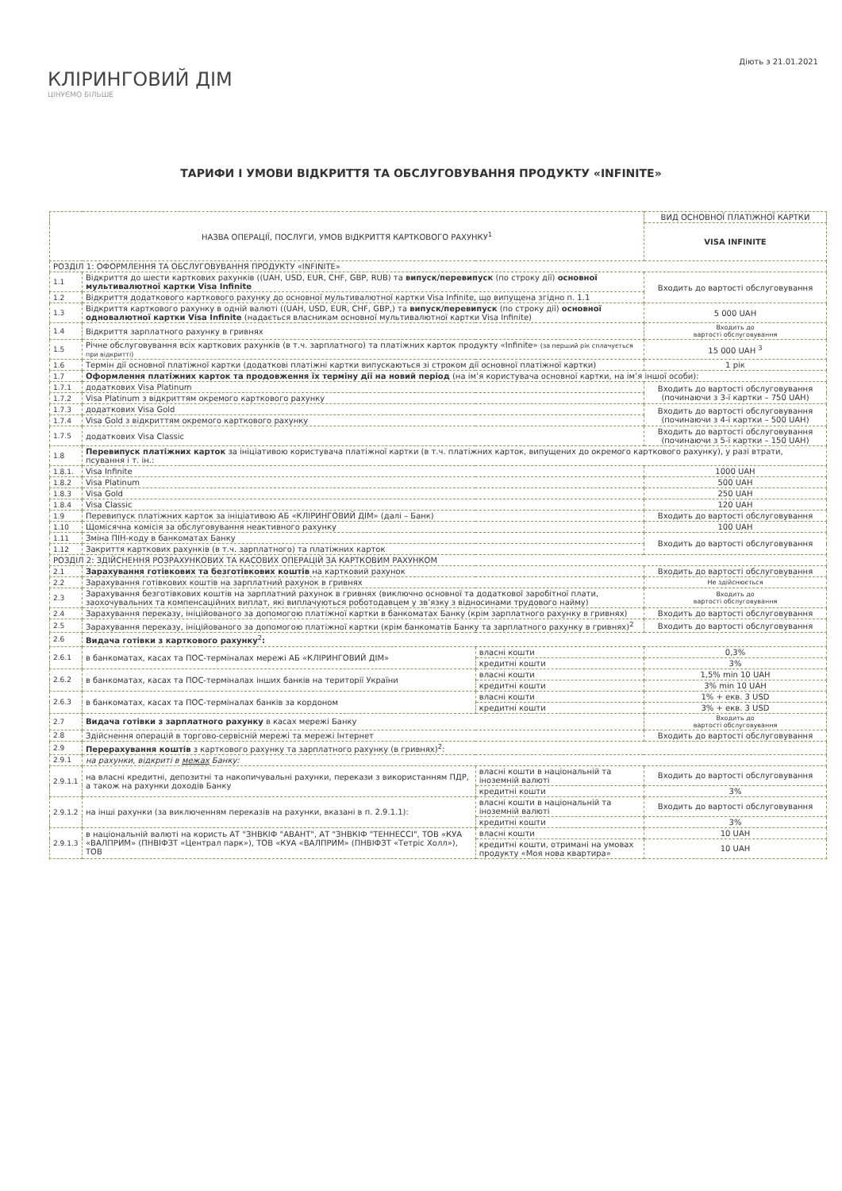КЛІРИНГОВИЙ ДІМ
ЦІНУЄМО БІЛЬШЕ
Діють з 21.01.2021
ТАРИФИ І УМОВИ ВІДКРИТТЯ ТА ОБСЛУГОВУВАННЯ ПРОДУКТУ «INFINITE»
| НАЗВА ОПЕРАЦІЇ, ПОСЛУГИ, УМОВ ВІДКРИТТЯ КАРТКОВОГО РАХУНКУ<sup>1</sup> | | | ВИД ОСНОВНОЇ ПЛАТІЖНОЇ КАРТКИ |
| --- | --- | --- | --- |
| | | | VISA INFINITE |
| РОЗДІЛ 1: ОФОРМЛЕННЯ ТА ОБСЛУГОВУВАННЯ ПРОДУКТУ «INFINITE» | | | |
| 1.1 | Відкриття до шести карткових рахунків ((UAH, USD, EUR, CHF, GBP, RUB) та випуск/перевипуск (по строку дії) основної мультивалютної картки Visa Infinite | | Входить до вартості обслуговування |
| 1.2 | Відкриття додаткового карткового рахунку до основної мультивалютної картки Visa Infinite, що випущена згідно п. 1.1 | | |
| 1.3 | Відкриття карткового рахунку в одній валюті ((UAH, USD, EUR, CHF, GBP,) та випуск/перевипуск (по строку дії) основної одновалютної картки Visa Infinite (надається власникам основної мультивалютної картки Visa Infinite) | | 5 000 UAH |
| 1.4 | Відкриття зарплатного рахунку в гривнях | | Входить до вартості обслуговування |
| 1.5 | Річне обслуговування всіх карткових рахунків (в т.ч. зарплатного) та платіжних карток продукту «Infinite» (за перший рік сплачується при відкритті) | | 15 000 UAH <sup>3</sup> |
| 1.6 | Термін дії основної платіжної картки (додаткові платіжні картки випускаються зі строком дії основної платіжної картки) | | 1 рік |
| 1.7 | Оформлення платіжних карток та продовження їх терміну дії на новий період (на ім’я користувача основної картки, на ім’я іншої особи): | | |
| 1.7.1 | додаткових Visa Platinum | | Входить до вартості обслуговування (починаючи з 3-ї картки – 750 UAH) |
| 1.7.2 | Visa Platinum з відкриттям окремого карткового рахунку | | |
| 1.7.3 | додаткових Visa Gold | | Входить до вартості обслуговування (починаючи з 4-ї картки – 500 UAH) |
| 1.7.4 | Visa Gold з відкриттям окремого карткового рахунку | | |
| 1.7.5 | додаткових Visa Classic | | Входить до вартості обслуговування (починаючи з 5-ї картки – 150 UAH) |
| 1.8 | Перевипуск платіжних карток за ініціативою користувача платіжної картки (в т.ч. платіжних карток, випущених до окремого карткового рахунку), у разі втрати, псування і т. ін.: | | |
| 1.8.1. | Visa Infinite | | 1000 UAH |
| 1.8.2 | Visa Platinum | | 500 UAH |
| 1.8.3 | Visa Gold | | 250 UAH |
| 1.8.4 | Visa Classic | | 120 UAH |
| 1.9 | Перевипуск платіжних карток за ініціативою АБ «КЛІРИНГОВИЙ ДІМ» (далі – Банк) | | Входить до вартості обслуговування |
| 1.10 | Щомісячна комісія за обслуговування неактивного рахунку | | 100 UAH |
| 1.11 | Зміна ПІН-коду в банкоматах Банку | | Входить до вартості обслуговування |
| 1.12 | Закриття карткових рахунків (в т.ч. зарплатного) та платіжних карток | | |
| РОЗДІЛ 2: ЗДІЙСНЕННЯ РОЗРАХУНКОВИХ ТА КАСОВИХ ОПЕРАЦІЙ ЗА КАРТКОВИМ РАХУНКОМ | | | |
| 2.1 | Зарахування готівкових та безготівкових коштів на картковий рахунок | | Входить до вартості обслуговування |
| 2.2 | Зарахування готівкових коштів на зарплатний рахунок в гривнях | | Не здійснюється |
| 2.3 | Зарахування безготівкових коштів на зарплатний рахунок в гривнях (виключно основної та додаткової заробітної плати, заохочувальних та компенсаційних виплат, які виплачуються роботодавцем у зв’язку з відносинами трудового найму) | | Входить до вартості обслуговування |
| 2.4 | Зарахування переказу, ініційованого за допомогою платіжної картки в банкоматах Банку (крім зарплатного рахунку в гривнях) | | Входить до вартості обслуговування |
| 2.5 | Зарахування переказу, ініційованого за допомогою платіжної картки (крім банкоматів Банку та зарплатного рахунку в гривнях)<sup>2</sup> | | Входить до вартості обслуговування |
| 2.6 | Видача готівки з карткового рахунку<sup>2</sup> : | | |
| 2.6.1 | в банкоматах, касах та ПОС-терміналах мережі АБ «КЛІРИНГОВИЙ ДІМ» | власні кошти | 0,3% |
| | | кредитні кошти | 3% |
| 2.6.2 | в банкоматах, касах та ПОС-терміналах інших банків на території України | власні кошти | 1,5% min 10 UAH |
| | | кредитні кошти | 3% min 10 UAH |
| 2.6.3 | в банкоматах, касах та ПОС-терміналах банків за кордоном | власні кошти | 1% + екв. 3 USD |
| | | кредитні кошти | 3% + екв. 3 USD |
| 2.7 | Видача готівки з зарплатного рахунку в касах мережі Банку | | Входить до вартості обслуговування |
| 2.8 | Здійснення операцій в торгово-сервісній мережі та мережі Інтернет | | Входить до вартості обслуговування |
| 2.9 | Перерахування коштів з карткового рахунку та зарплатного рахунку (в гривнях)<sup>2</sup>: | | |
| 2.9.1 | на рахунки, відкриті в межах Банку: | | |
| 2.9.1.1 | на власні кредитні, депозитні та накопичувальні рахунки, перекази з використанням ПДР, а також на рахунки доходів Банку | власні кошти в національній та іноземній валюті | Входить до вартості обслуговування |
| | | кредитні кошти | 3% |
| 2.9.1.2 | на інші рахунки (за виключенням переказів на рахунки, вказані в п. 2.9.1.1): | власні кошти в національній та іноземній валюті | Входить до вартості обслуговування |
| | | кредитні кошти | 3% |
| 2.9.1.3 | в національній валюті на користь АТ "ЗНВКІФ "АВАНТ", АТ "ЗНВКІФ "ТЕННЕССІ", ТОВ «КУА «ВАЛПРИМ» (ПНВІФЗТ «Централ парк»), ТОВ «КУА «ВАЛПРИМ» (ПНВІФЗТ «Тетріс Холл»), ТОВ | власні кошти | 10 UAH |
| | | кредитні кошти, отримані на умовах продукту «Моя нова квартира» | 10 UAH |